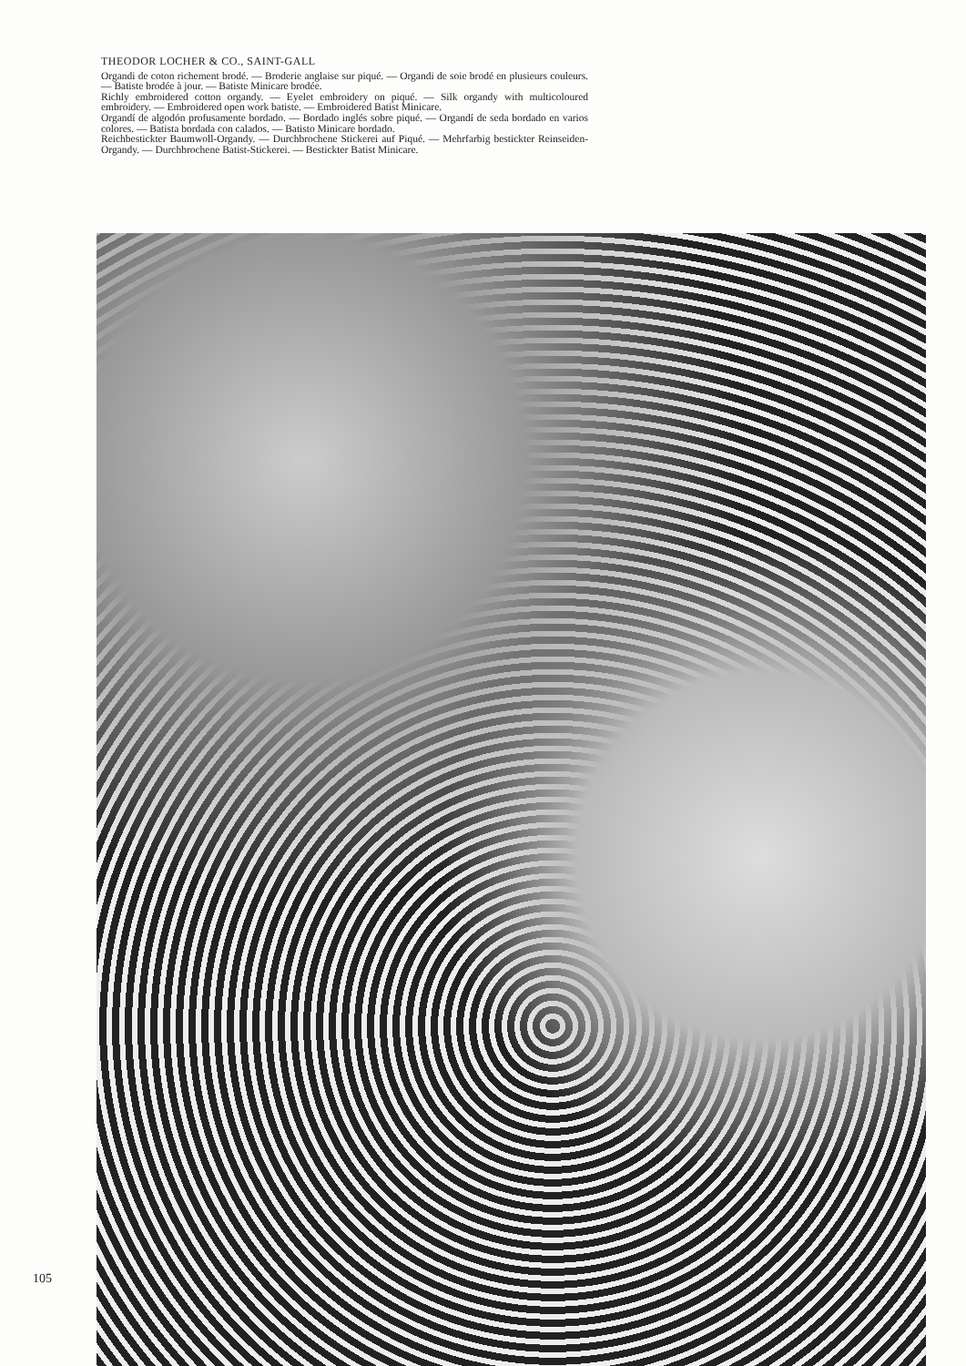THEODOR LOCHER & CO., SAINT-GALL
Organdi de coton richement brodé. — Broderie anglaise sur piqué. — Organdi de soie brodé en plusieurs couleurs. — Batiste brodée à jour. — Batiste Minicare brodée.
Richly embroidered cotton organdy. — Eyelet embroidery on piqué. — Silk organdy with multicoloured embroidery. — Embroidered open work batiste. — Embroidered Batist Minicare.
Organdí de algodón profusamente bordado. — Bordado inglés sobre piqué. — Organdí de seda bordado en varios colores. — Batista bordada con calados. — Batisto Minicare bordado.
Reichbestickter Baumwoll-Organdy. — Durchbrochene Stickerei auf Piqué. — Mehrfarbig bestickter Reinseiden-Organdy. — Durchbrochene Batist-Stickerei. — Bestickter Batist Minicare.
105